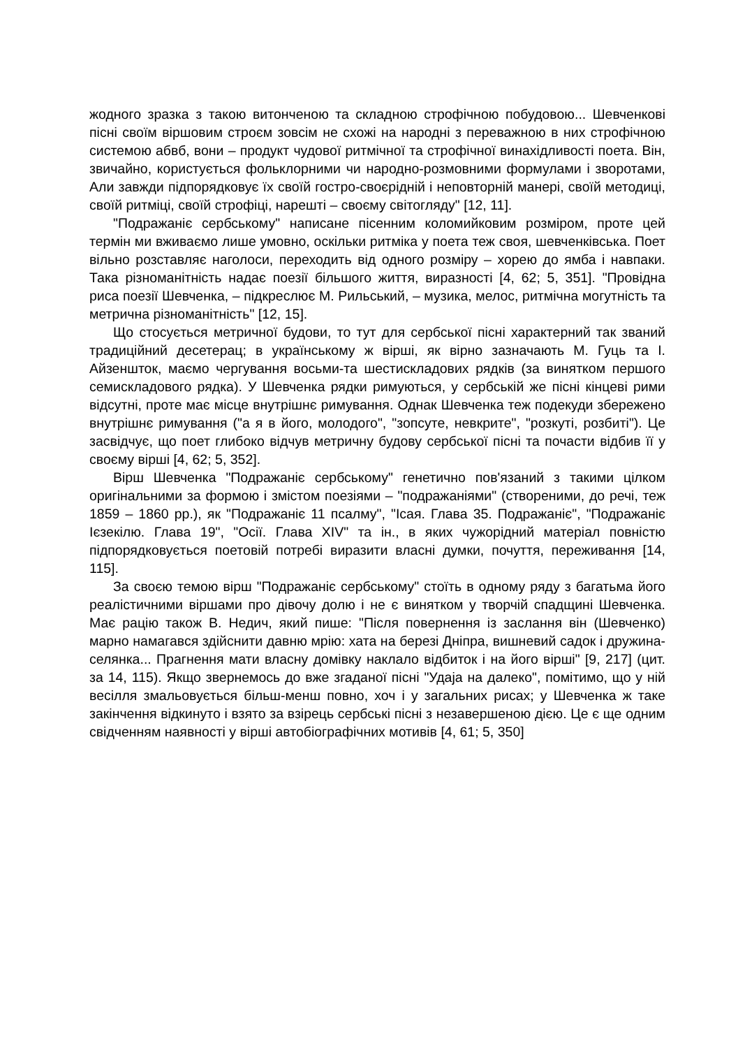жодного зразка з такою витонченою та складною строфічною побудовою... Шевченкові пісні своїм віршовим строєм зовсім не схожі на народні з переважною в них строфічною системою абвб, вони – продукт чудової ритмічної та строфічної винахідливості поета. Він, звичайно, користується фольклорними чи народно-розмовними формулами і зворотами, Али завжди підпорядковує їх своїй гостро-своєрідній і неповторній манері, своїй методиці, своїй ритміці, своїй строфіці, нарешті – своєму світогляду" [12, 11].
"Подражаніє сербському" написане пісенним коломийковим розміром, проте цей термін ми вживаємо лише умовно, оскільки ритміка у поета теж своя, шевченківська. Поет вільно розставляє наголоси, переходить від одного розміру – хорею до ямба і навпаки. Така різноманітність надає поезії більшого життя, виразності [4, 62; 5, 351]. "Провідна риса поезії Шевченка, – підкреслює М. Рильський, – музика, мелос, ритмічна могутність та метрична різноманітність" [12, 15].
Що стосується метричної будови, то тут для сербської пісні характерний так званий традиційний десетерац; в українському ж вірші, як вірно зазначають М. Гуць та І. Айзеншток, маємо чергування восьми-та шестискладових рядків (за винятком першого семискладового рядка). У Шевченка рядки римуються, у сербській же пісні кінцеві рими відсутні, проте має місце внутрішнє римування. Однак Шевченка теж подекуди збережено внутрішнє римування ("а я в його, молодого", "зопсуте, невкрите", "розкуті, розбиті"). Це засвідчує, що поет глибоко відчув метричну будову сербської пісні та почасти відбив її у своєму вірші [4, 62; 5, 352].
Вірш Шевченка "Подражаніє сербському" генетично пов'язаний з такими цілком оригінальними за формою і змістом поезіями – "подражаніями" (створеними, до речі, теж 1859 – 1860 рр.), як "Подражаніє 11 псалму", "Ісая. Глава 35. Подражаніє", "Подражаніє Ієзекілю. Глава 19", "Осії. Глава XIV" та ін., в яких чужорідний матеріал повністю підпорядковується поетовій потребі виразити власні думки, почуття, переживання [14, 115].
За своєю темою вірш "Подражаніє сербському" стоїть в одному ряду з багатьма його реалістичними віршами про дівочу долю і не є винятком у творчій спадщині Шевченка. Має рацію також В. Недич, який пише: "Після повернення із заслання він (Шевченко) марно намагався здійснити давню мрію: хата на березі Дніпра, вишневий садок і дружина-селянка... Прагнення мати власну домівку наклало відбиток і на його вірші" [9, 217] (цит. за 14, 115). Якщо звернемось до вже згаданої пісні "Удаја на далеко", помітимо, що у ній весілля змальовується більш-менш повно, хоч і у загальних рисах; у Шевченка ж таке закінчення відкинуто і взято за взірець сербські пісні з незавершеною дією. Це є ще одним свідченням наявності у вірші автобіографічних мотивів [4, 61; 5, 350]